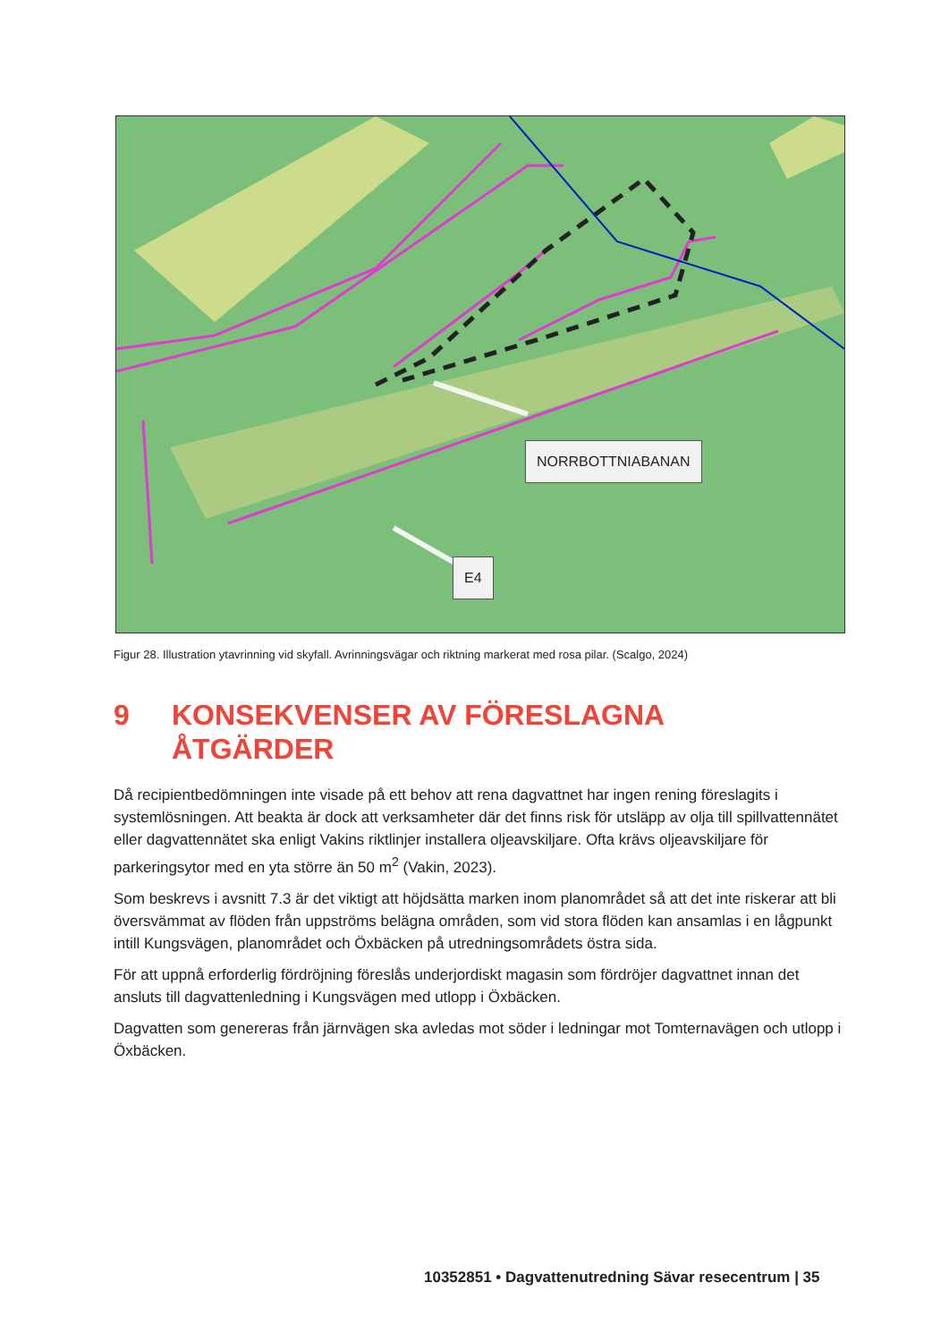NORRBOTTNIABANAN
E4
Figur 28. Illustration ytavrinning vid skyfall. Avrinningsvägar och riktning markerat med rosa pilar. (Scalgo, 2024)
9 KONSEKVENSER AV FÖRESLAGNA
ÅTGÄRDER
Då recipientbedömningen inte visade på ett behov att rena dagvattnet har ingen rening föreslagits i systemlösningen. Att beakta är dock att verksamheter där det finns risk för utsläpp av olja till spillvattennätet eller dagvattennätet ska enligt Vakins riktlinjer installera oljeavskiljare. Ofta krävs oljeavskiljare för parkeringsytor med en yta större än 50 m<sup>2</sup> (Vakin, 2023).
Som beskrevs i avsnitt 7.3 är det viktigt att höjdsätta marken inom planområdet så att det inte riskerar att bli översvämmat av flöden från uppströms belägna områden, som vid stora flöden kan ansamlas i en lågpunkt intill Kungsvägen, planområdet och Öxbäcken på utredningsområdets östra sida.
För att uppnå erforderlig fördröjning föreslås underjordiskt magasin som fördröjer dagvattnet innan det ansluts till dagvattenledning i Kungsvägen med utlopp i Öxbäcken.
Dagvatten som genereras från järnvägen ska avledas mot söder i ledningar mot Tomternavägen och utlopp i Öxbäcken.
10352851 • Dagvattenutredning Sävar resecentrum | 35